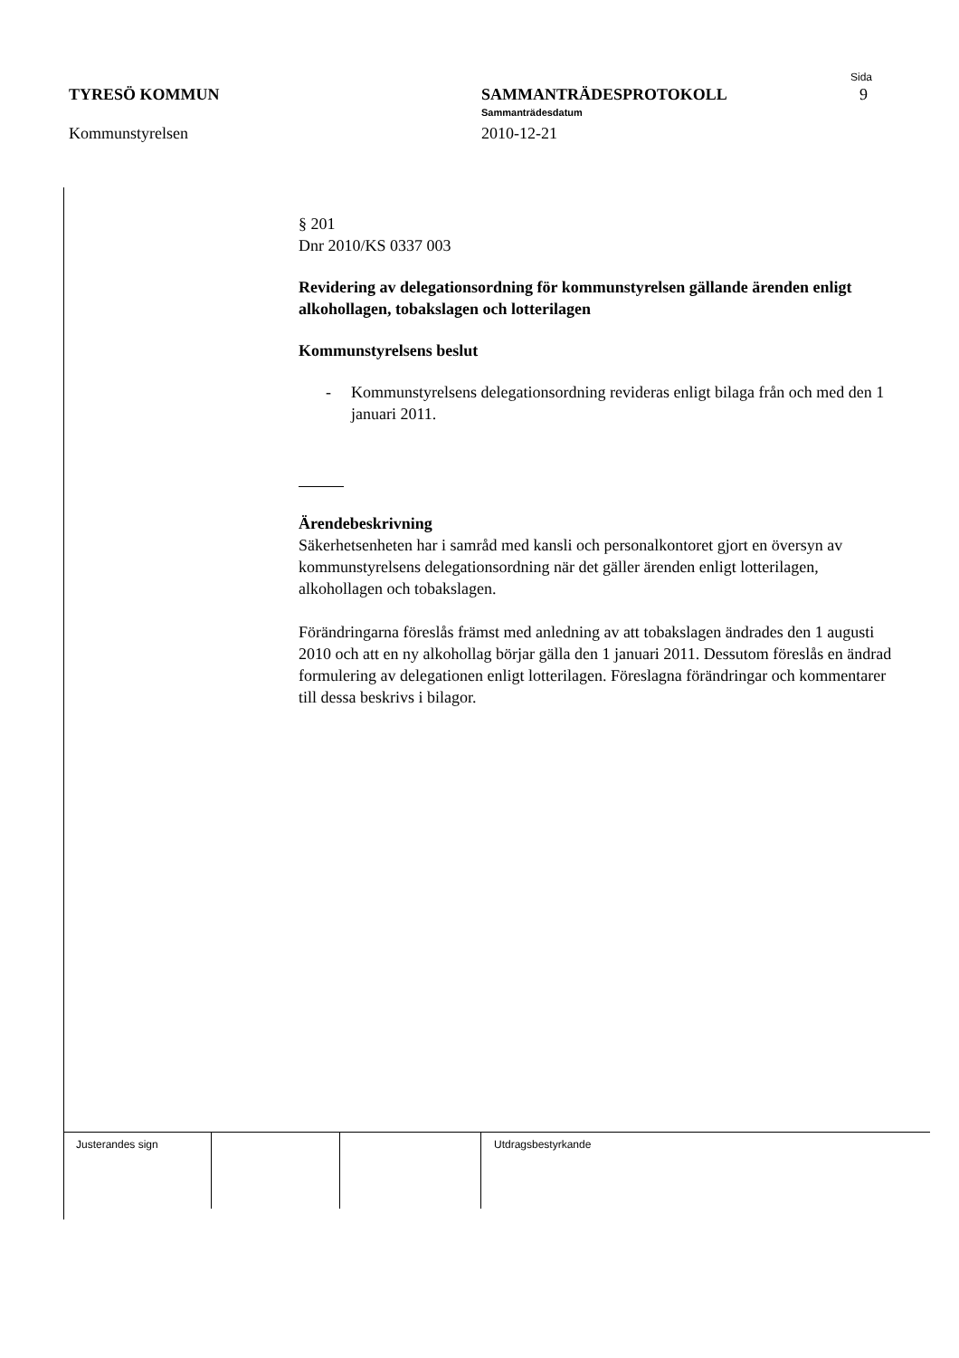TYRESÖ KOMMUN
Kommunstyrelsen
SAMMANTRÄDESPROTOKOLL
Sammanträdesdatum
2010-12-21
Sida
9
§ 201
Dnr 2010/KS 0337 003
Revidering av delegationsordning för kommunstyrelsen gällande ärenden enligt alkohollagen, tobakslagen och lotterilagen
Kommunstyrelsens beslut
- Kommunstyrelsens delegationsordning revideras enligt bilaga från och med den 1 januari 2011.
Ärendebeskrivning
Säkerhetsenheten har i samråd med kansli och personalkontoret gjort en översyn av kommunstyrelsens delegationsordning när det gäller ärenden enligt lotterilagen, alkohollagen och tobakslagen.
Förändringarna föreslås främst med anledning av att tobakslagen ändrades den 1 augusti 2010 och att en ny alkohollag börjar gälla den 1 januari 2011. Dessutom föreslås en ändrad formulering av delegationen enligt lotterilagen. Föreslagna förändringar och kommentarer till dessa beskrivs i bilagor.
| Justerandes sign | | | Utdragsbestyrkande |